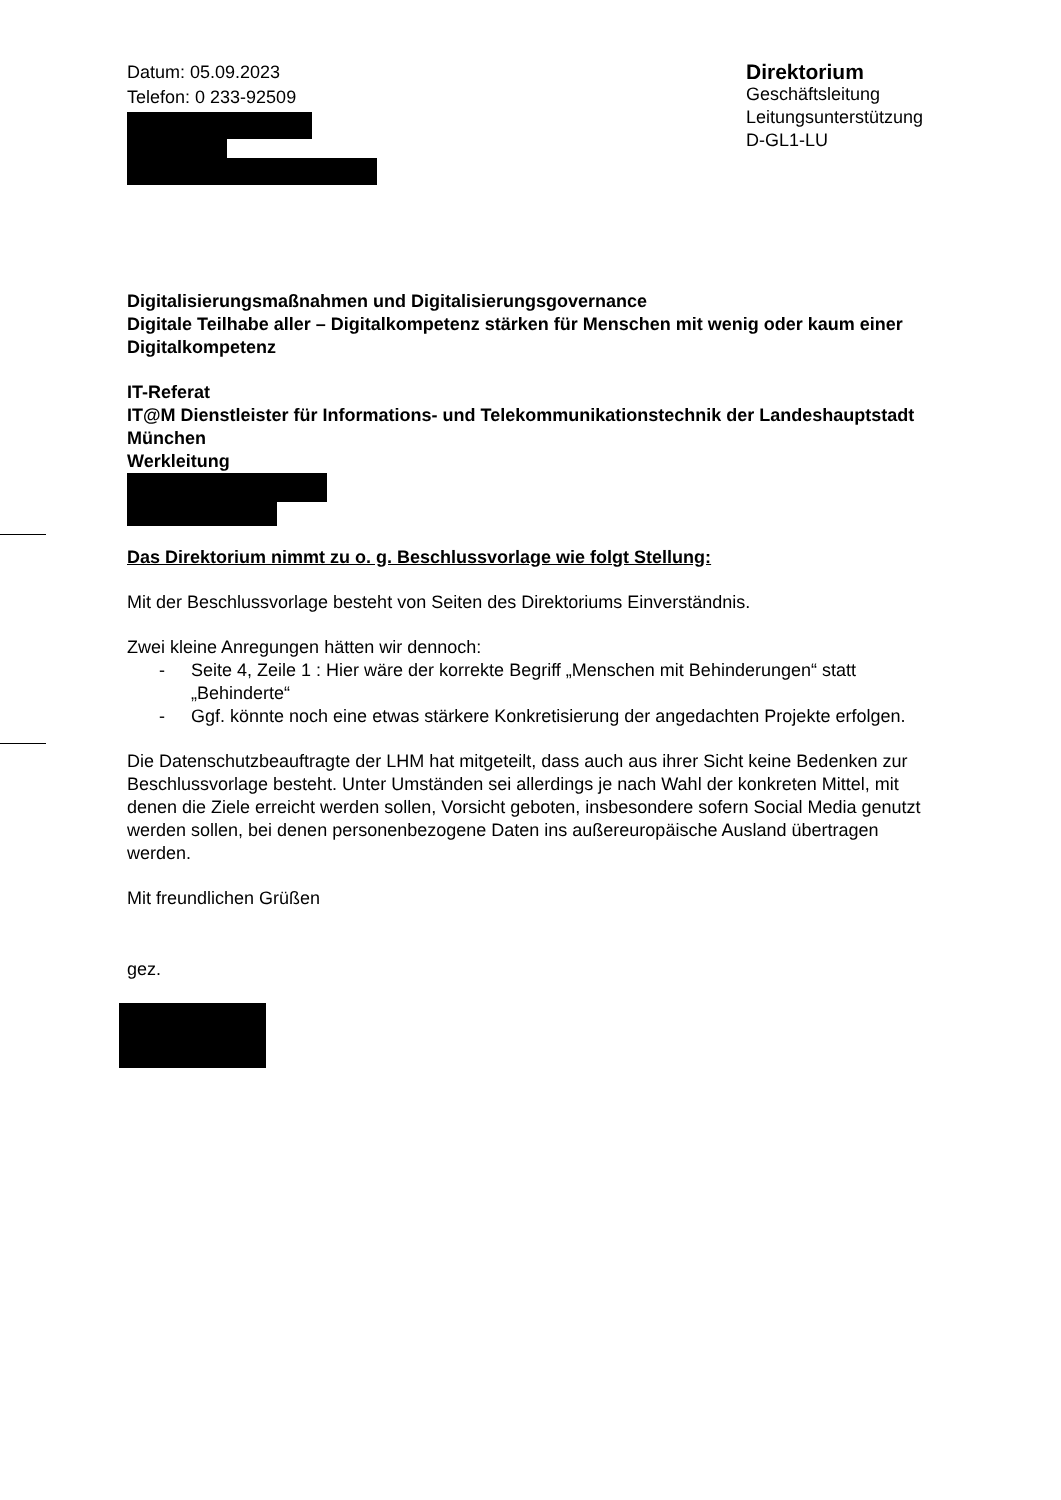Datum: 05.09.2023
Telefon: 0 233-92509
Direktorium
Geschäftsleitung
Leitungsunterstützung
D-GL1-LU
Digitalisierungsmaßnahmen und Digitalisierungsgovernance
Digitale Teilhabe aller – Digitalkompetenz stärken für Menschen mit wenig oder kaum einer Digitalkompetenz
IT-Referat
IT@M Dienstleister für Informations- und Telekommunikationstechnik der Landeshauptstadt München
Werkleitung
Das Direktorium nimmt zu o. g. Beschlussvorlage wie folgt Stellung:
Mit der Beschlussvorlage besteht von Seiten des Direktoriums Einverständnis.
Zwei kleine Anregungen hätten wir dennoch:
- Seite 4, Zeile 1 : Hier wäre der korrekte Begriff „Menschen mit Behinderungen“ statt „Behinderte“
- Ggf. könnte noch eine etwas stärkere Konkretisierung der angedachten Projekte erfolgen.
Die Datenschutzbeauftragte der LHM hat mitgeteilt, dass auch aus ihrer Sicht keine Bedenken zur Beschlussvorlage besteht. Unter Umständen sei allerdings je nach Wahl der konkreten Mittel, mit denen die Ziele erreicht werden sollen, Vorsicht geboten, insbesondere sofern Social Media genutzt werden sollen, bei denen personenbezogene Daten ins außereuropäische Ausland übertragen werden.
Mit freundlichen Grüßen
gez.